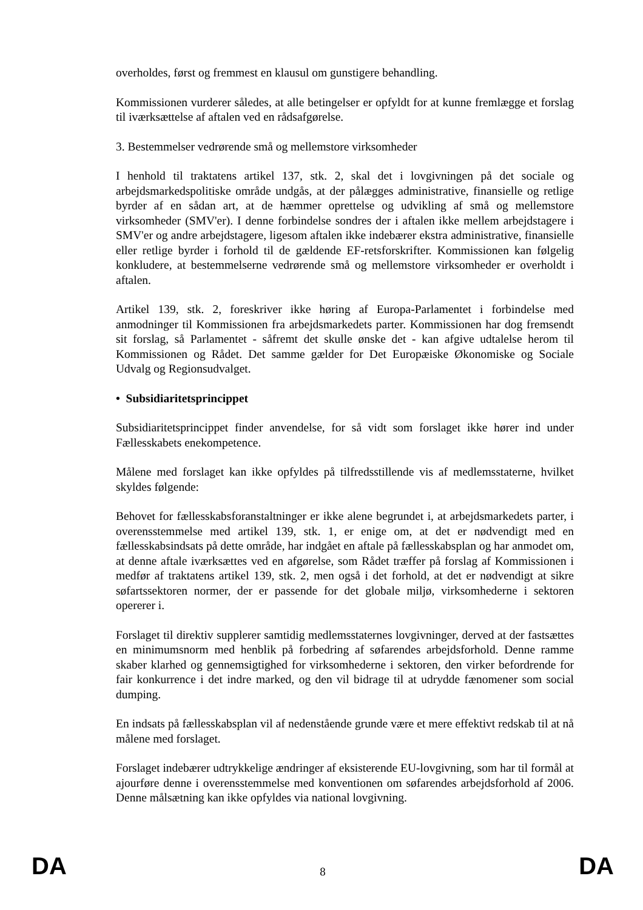overholdes, først og fremmest en klausul om gunstigere behandling.
Kommissionen vurderer således, at alle betingelser er opfyldt for at kunne fremlægge et forslag til iværksættelse af aftalen ved en rådsafgørelse.
3. Bestemmelser vedrørende små og mellemstore virksomheder
I henhold til traktatens artikel 137, stk. 2, skal det i lovgivningen på det sociale og arbejdsmarkedspolitiske område undgås, at der pålægges administrative, finansielle og retlige byrder af en sådan art, at de hæmmer oprettelse og udvikling af små og mellemstore virksomheder (SMV'er). I denne forbindelse sondres der i aftalen ikke mellem arbejdstagere i SMV'er og andre arbejdstagere, ligesom aftalen ikke indebærer ekstra administrative, finansielle eller retlige byrder i forhold til de gældende EF-retsforskrifter. Kommissionen kan følgelig konkludere, at bestemmelserne vedrørende små og mellemstore virksomheder er overholdt i aftalen.
Artikel 139, stk. 2, foreskriver ikke høring af Europa-Parlamentet i forbindelse med anmodninger til Kommissionen fra arbejdsmarkedets parter. Kommissionen har dog fremsendt sit forslag, så Parlamentet - såfremt det skulle ønske det - kan afgive udtalelse herom til Kommissionen og Rådet. Det samme gælder for Det Europæiske Økonomiske og Sociale Udvalg og Regionsudvalget.
• Subsidiaritetsprincippet
Subsidiaritetsprincippet finder anvendelse, for så vidt som forslaget ikke hører ind under Fællesskabets enekompetence.
Målene med forslaget kan ikke opfyldes på tilfredsstillende vis af medlemsstaterne, hvilket skyldes følgende:
Behovet for fællesskabsforanstaltninger er ikke alene begrundet i, at arbejdsmarkedets parter, i overensstemmelse med artikel 139, stk. 1, er enige om, at det er nødvendigt med en fællesskabsindsats på dette område, har indgået en aftale på fællesskabsplan og har anmodet om, at denne aftale iværksættes ved en afgørelse, som Rådet træffer på forslag af Kommissionen i medfør af traktatens artikel 139, stk. 2, men også i det forhold, at det er nødvendigt at sikre søfartssektoren normer, der er passende for det globale miljø, virksomhederne i sektoren opererer i.
Forslaget til direktiv supplerer samtidig medlemsstaternes lovgivninger, derved at der fastsættes en minimumsnorm med henblik på forbedring af søfarendes arbejdsforhold. Denne ramme skaber klarhed og gennemsigtighed for virksomhederne i sektoren, den virker befordrende for fair konkurrence i det indre marked, og den vil bidrage til at udrydde fænomener som social dumping.
En indsats på fællesskabsplan vil af nedenstående grunde være et mere effektivt redskab til at nå målene med forslaget.
Forslaget indebærer udtrykkelige ændringer af eksisterende EU-lovgivning, som har til formål at ajourføre denne i overensstemmelse med konventionen om søfarendes arbejdsforhold af 2006. Denne målsætning kan ikke opfyldes via national lovgivning.
DA 8 DA